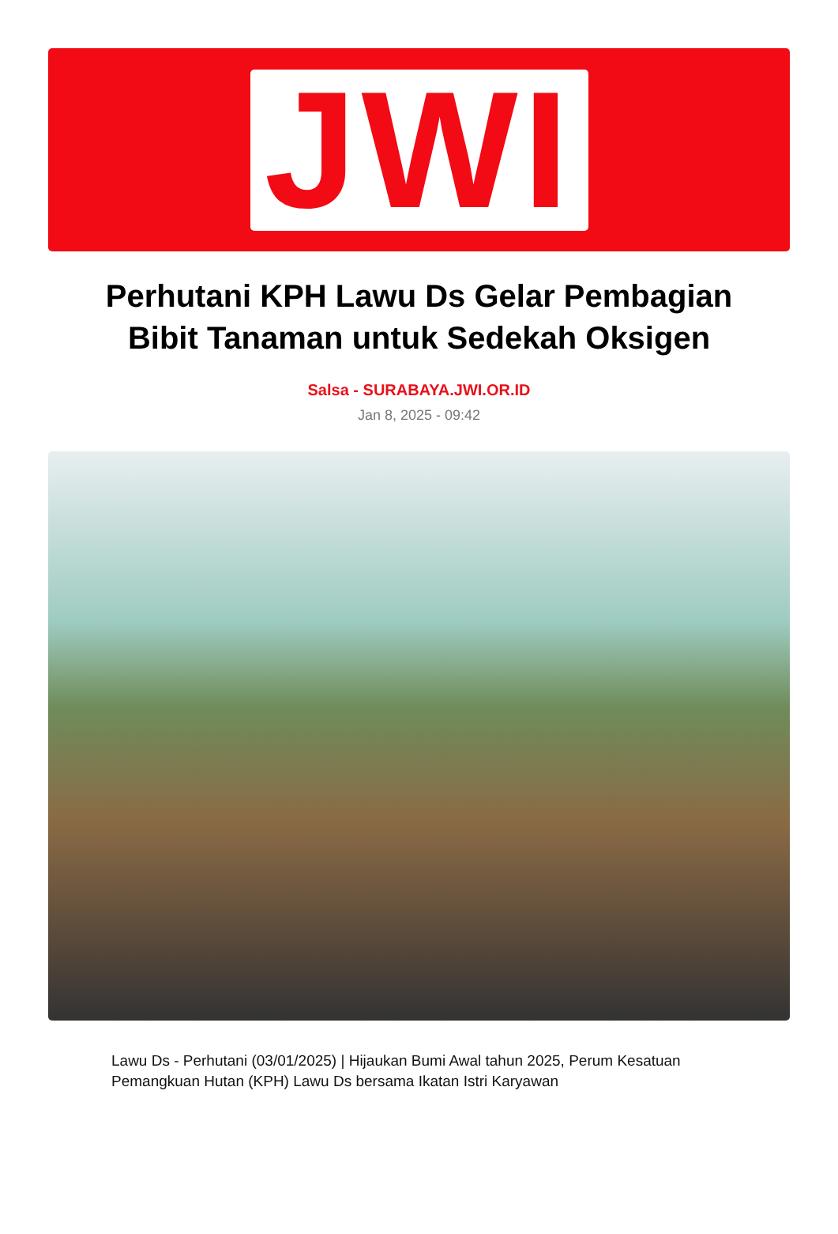JWI
Perhutani KPH Lawu Ds Gelar Pembagian Bibit Tanaman untuk Sedekah Oksigen
Salsa - SURABAYA.JWI.OR.ID
Jan 8, 2025 - 09:42
Lawu Ds - Perhutani (03/01/2025) | Hijaukan Bumi Awal tahun 2025, Perum Kesatuan Pemangkuan Hutan (KPH) Lawu Ds bersama Ikatan Istri Karyawan